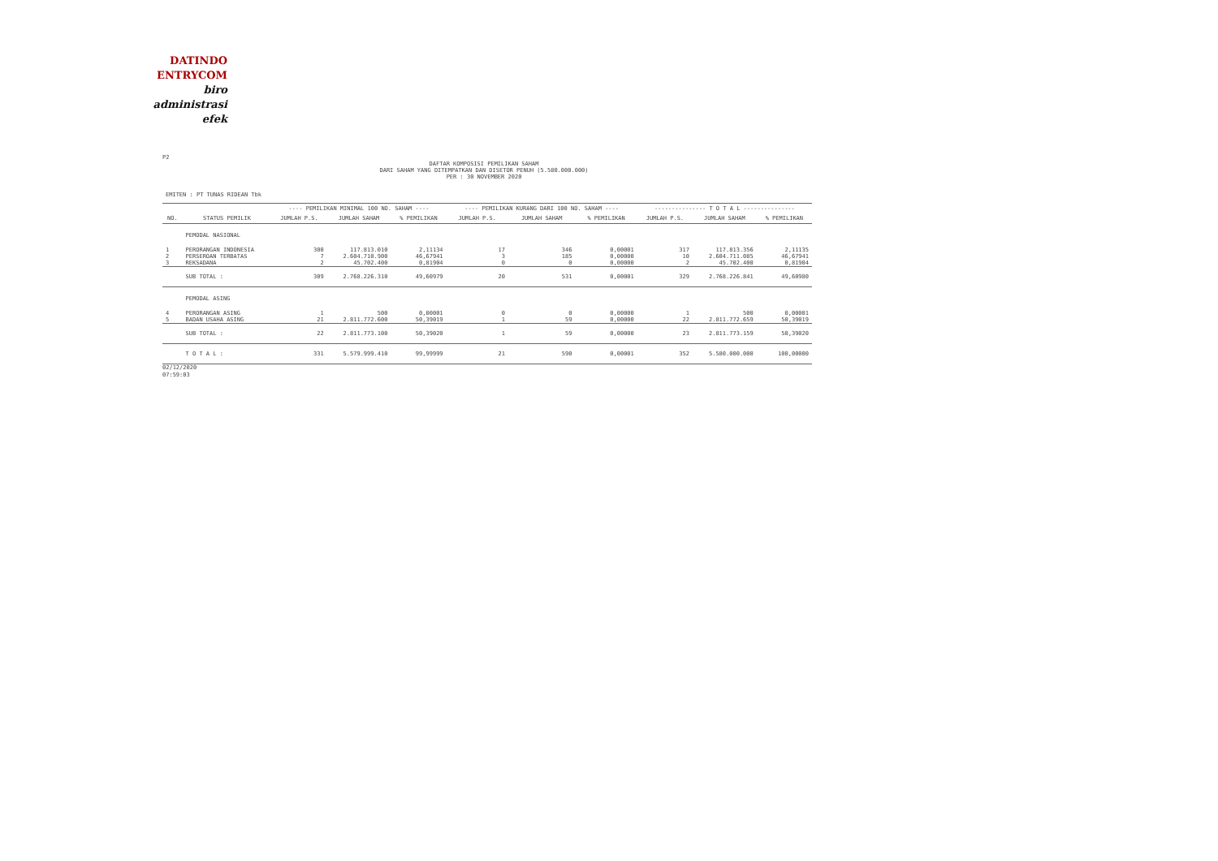DATINDO
ENTRYCOM
biro
administrasi
efek
P2
DAFTAR KOMPOSISI PEMILIKAN SAHAM
DARI SAHAM YANG DITEMPATKAN DAN DISETOR PENUH (5.580.000.000)
PER : 30 NOVEMBER 2020
EMITEN : PT TUNAS RIDEAN Tbk
| | | ---- PEMILIKAN MINIMAL 100 NO. SAHAM ---- | | | ---- PEMILIKAN KURANG DARI 100 NO. SAHAM ---- | | | --------------- T O T A L --------------- | | |
| --- | --- | --- | --- | --- | --- | --- | --- | --- | --- | --- |
| NO. | STATUS PEMILIK | JUMLAH P.S. | JUMLAH SAHAM | % PEMILIKAN | JUMLAH P.S. | JUMLAH SAHAM | % PEMILIKAN | JUMLAH P.S. | JUMLAH SAHAM | % PEMILIKAN |
| | PEMODAL NASIONAL | | | | | | | | | |
| 1 | PERORANGAN INDONESIA | 300 | 117.813.010 | 2,11134 | 17 | 346 | 0,00001 | 317 | 117.813.356 | 2,11135 |
| 2 | PERSEROAN TERBATAS | 7 | 2.604.710.900 | 46,67941 | 3 | 185 | 0,00000 | 10 | 2.604.711.085 | 46,67941 |
| 3 | REKSADANA | 2 | 45.702.400 | 0,81904 | 0 | 0 | 0,00000 | 2 | 45.702.400 | 0,81904 |
| | SUB TOTAL : | 309 | 2.768.226.310 | 49,60979 | 20 | 531 | 0,00001 | 329 | 2.768.226.841 | 49,60980 |
| | PEMODAL ASING | | | | | | | | | |
| 4 | PERORANGAN ASING | 1 | 500 | 0,00001 | 0 | 0 | 0,00000 | 1 | 500 | 0,00001 |
| 5 | BADAN USAHA ASING | 21 | 2.811.772.600 | 50,39019 | 1 | 59 | 0,00000 | 22 | 2.811.772.659 | 50,39019 |
| | SUB TOTAL : | 22 | 2.811.773.100 | 50,39020 | 1 | 59 | 0,00000 | 23 | 2.811.773.159 | 50,39020 |
| | T O T A L : | 331 | 5.579.999.410 | 99,99999 | 21 | 590 | 0,00001 | 352 | 5.580.000.000 | 100,00000 |
02/12/2020
07:59:03